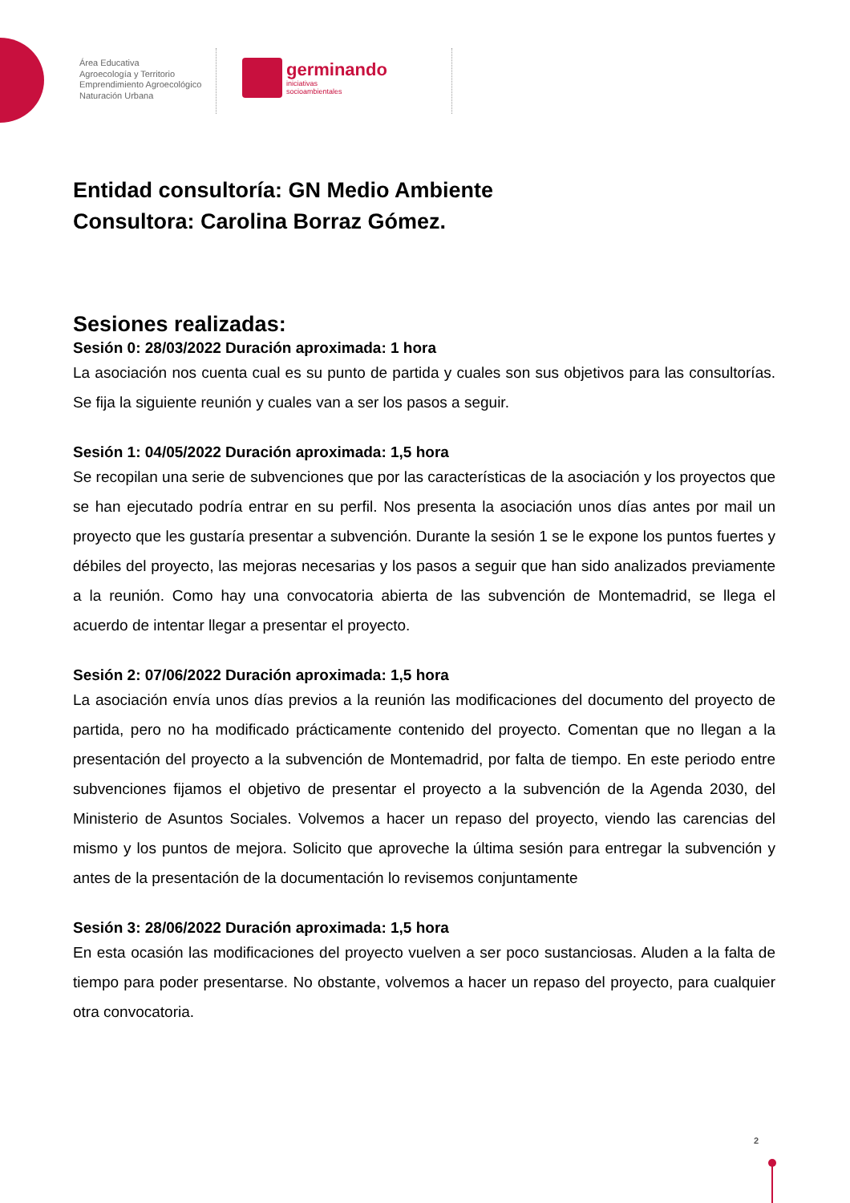Área Educativa
Agroecología y Territorio
Emprendimiento Agroecológico
Naturación Urbana
germinando
iniciativas
socioambientales
Entidad consultoría: GN Medio Ambiente
Consultora: Carolina Borraz Gómez.
Sesiones realizadas:
Sesión 0: 28/03/2022 Duración aproximada: 1 hora
La asociación nos cuenta cual es su punto de partida y cuales son sus objetivos para las consultorías. Se fija la siguiente reunión y cuales van a ser los pasos a seguir.
Sesión 1: 04/05/2022 Duración aproximada: 1,5 hora
Se recopilan una serie de subvenciones que por las características de la asociación y los proyectos que se han ejecutado podría entrar en su perfil. Nos presenta la asociación unos días antes por mail un proyecto que les gustaría presentar a subvención. Durante la sesión 1 se le expone los puntos fuertes y débiles del proyecto, las mejoras necesarias y los pasos a seguir que han sido analizados previamente a la reunión. Como hay una convocatoria abierta de las subvención de Montemadrid, se llega el acuerdo de intentar llegar a presentar el proyecto.
Sesión 2: 07/06/2022 Duración aproximada: 1,5 hora
La asociación envía unos días previos a la reunión las modificaciones del documento del proyecto de partida, pero no ha modificado prácticamente contenido del proyecto. Comentan que no llegan a la presentación del proyecto a la subvención de Montemadrid, por falta de tiempo. En este periodo entre subvenciones fijamos el objetivo de presentar el proyecto a la subvención de la Agenda 2030, del Ministerio de Asuntos Sociales. Volvemos a hacer un repaso del proyecto, viendo las carencias del mismo y los puntos de mejora. Solicito que aproveche la última sesión para entregar la subvención y antes de la presentación de la documentación lo revisemos conjuntamente
Sesión 3: 28/06/2022 Duración aproximada: 1,5 hora
En esta ocasión las modificaciones del proyecto vuelven a ser poco sustanciosas. Aluden a la falta de tiempo para poder presentarse. No obstante, volvemos a hacer un repaso del proyecto, para cualquier otra convocatoria.
2